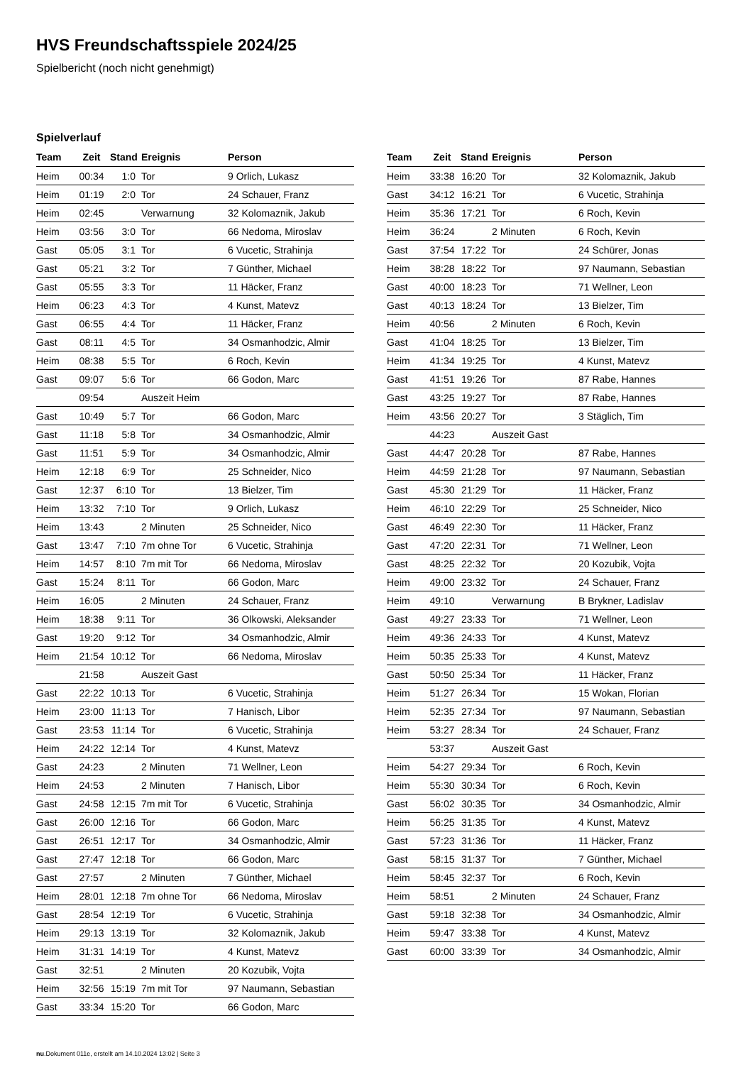HVS Freundschaftsspiele 2024/25
Spielbericht (noch nicht genehmigt)
Spielverlauf
| Team | Zeit | Stand | Ereignis | Person |
| --- | --- | --- | --- | --- |
| Heim | 00:34 | 1:0 | Tor | 9 Orlich, Lukasz |
| Heim | 01:19 | 2:0 | Tor | 24 Schauer, Franz |
| Heim | 02:45 | | Verwarnung | 32 Kolomaznik, Jakub |
| Heim | 03:56 | 3:0 | Tor | 66 Nedoma, Miroslav |
| Gast | 05:05 | 3:1 | Tor | 6 Vucetic, Strahinja |
| Gast | 05:21 | 3:2 | Tor | 7 Günther, Michael |
| Gast | 05:55 | 3:3 | Tor | 11 Häcker, Franz |
| Heim | 06:23 | 4:3 | Tor | 4 Kunst, Matevz |
| Gast | 06:55 | 4:4 | Tor | 11 Häcker, Franz |
| Gast | 08:11 | 4:5 | Tor | 34 Osmanhodzic, Almir |
| Heim | 08:38 | 5:5 | Tor | 6 Roch, Kevin |
| Gast | 09:07 | 5:6 | Tor | 66 Godon, Marc |
| | 09:54 | | Auszeit Heim | |
| Gast | 10:49 | 5:7 | Tor | 66 Godon, Marc |
| Gast | 11:18 | 5:8 | Tor | 34 Osmanhodzic, Almir |
| Gast | 11:51 | 5:9 | Tor | 34 Osmanhodzic, Almir |
| Heim | 12:18 | 6:9 | Tor | 25 Schneider, Nico |
| Gast | 12:37 | 6:10 | Tor | 13 Bielzer, Tim |
| Heim | 13:32 | 7:10 | Tor | 9 Orlich, Lukasz |
| Heim | 13:43 | | 2 Minuten | 25 Schneider, Nico |
| Gast | 13:47 | 7:10 | 7m ohne Tor | 6 Vucetic, Strahinja |
| Heim | 14:57 | 8:10 | 7m mit Tor | 66 Nedoma, Miroslav |
| Gast | 15:24 | 8:11 | Tor | 66 Godon, Marc |
| Heim | 16:05 | | 2 Minuten | 24 Schauer, Franz |
| Heim | 18:38 | 9:11 | Tor | 36 Olkowski, Aleksander |
| Gast | 19:20 | 9:12 | Tor | 34 Osmanhodzic, Almir |
| Heim | 21:54 | 10:12 | Tor | 66 Nedoma, Miroslav |
| | 21:58 | | Auszeit Gast | |
| Gast | 22:22 | 10:13 | Tor | 6 Vucetic, Strahinja |
| Heim | 23:00 | 11:13 | Tor | 7 Hanisch, Libor |
| Gast | 23:53 | 11:14 | Tor | 6 Vucetic, Strahinja |
| Heim | 24:22 | 12:14 | Tor | 4 Kunst, Matevz |
| Gast | 24:23 | | 2 Minuten | 71 Wellner, Leon |
| Heim | 24:53 | | 2 Minuten | 7 Hanisch, Libor |
| Gast | 24:58 | 12:15 | 7m mit Tor | 6 Vucetic, Strahinja |
| Gast | 26:00 | 12:16 | Tor | 66 Godon, Marc |
| Gast | 26:51 | 12:17 | Tor | 34 Osmanhodzic, Almir |
| Gast | 27:47 | 12:18 | Tor | 66 Godon, Marc |
| Gast | 27:57 | | 2 Minuten | 7 Günther, Michael |
| Heim | 28:01 | 12:18 | 7m ohne Tor | 66 Nedoma, Miroslav |
| Gast | 28:54 | 12:19 | Tor | 6 Vucetic, Strahinja |
| Heim | 29:13 | 13:19 | Tor | 32 Kolomaznik, Jakub |
| Heim | 31:31 | 14:19 | Tor | 4 Kunst, Matevz |
| Gast | 32:51 | | 2 Minuten | 20 Kozubik, Vojta |
| Heim | 32:56 | 15:19 | 7m mit Tor | 97 Naumann, Sebastian |
| Gast | 33:34 | 15:20 | Tor | 66 Godon, Marc |
| Team | Zeit | Stand | Ereignis | Person |
| --- | --- | --- | --- | --- |
| Heim | 33:38 | 16:20 | Tor | 32 Kolomaznik, Jakub |
| Gast | 34:12 | 16:21 | Tor | 6 Vucetic, Strahinja |
| Heim | 35:36 | 17:21 | Tor | 6 Roch, Kevin |
| Heim | 36:24 | | 2 Minuten | 6 Roch, Kevin |
| Gast | 37:54 | 17:22 | Tor | 24 Schürer, Jonas |
| Heim | 38:28 | 18:22 | Tor | 97 Naumann, Sebastian |
| Gast | 40:00 | 18:23 | Tor | 71 Wellner, Leon |
| Gast | 40:13 | 18:24 | Tor | 13 Bielzer, Tim |
| Heim | 40:56 | | 2 Minuten | 6 Roch, Kevin |
| Gast | 41:04 | 18:25 | Tor | 13 Bielzer, Tim |
| Heim | 41:34 | 19:25 | Tor | 4 Kunst, Matevz |
| Gast | 41:51 | 19:26 | Tor | 87 Rabe, Hannes |
| Gast | 43:25 | 19:27 | Tor | 87 Rabe, Hannes |
| Heim | 43:56 | 20:27 | Tor | 3 Stäglich, Tim |
| | 44:23 | | Auszeit Gast | |
| Gast | 44:47 | 20:28 | Tor | 87 Rabe, Hannes |
| Heim | 44:59 | 21:28 | Tor | 97 Naumann, Sebastian |
| Gast | 45:30 | 21:29 | Tor | 11 Häcker, Franz |
| Heim | 46:10 | 22:29 | Tor | 25 Schneider, Nico |
| Gast | 46:49 | 22:30 | Tor | 11 Häcker, Franz |
| Gast | 47:20 | 22:31 | Tor | 71 Wellner, Leon |
| Gast | 48:25 | 22:32 | Tor | 20 Kozubik, Vojta |
| Heim | 49:00 | 23:32 | Tor | 24 Schauer, Franz |
| Heim | 49:10 | | Verwarnung | B Brykner, Ladislav |
| Gast | 49:27 | 23:33 | Tor | 71 Wellner, Leon |
| Heim | 49:36 | 24:33 | Tor | 4 Kunst, Matevz |
| Heim | 50:35 | 25:33 | Tor | 4 Kunst, Matevz |
| Gast | 50:50 | 25:34 | Tor | 11 Häcker, Franz |
| Heim | 51:27 | 26:34 | Tor | 15 Wokan, Florian |
| Heim | 52:35 | 27:34 | Tor | 97 Naumann, Sebastian |
| Heim | 53:27 | 28:34 | Tor | 24 Schauer, Franz |
| | 53:37 | | Auszeit Gast | |
| Heim | 54:27 | 29:34 | Tor | 6 Roch, Kevin |
| Heim | 55:30 | 30:34 | Tor | 6 Roch, Kevin |
| Gast | 56:02 | 30:35 | Tor | 34 Osmanhodzic, Almir |
| Heim | 56:25 | 31:35 | Tor | 4 Kunst, Matevz |
| Gast | 57:23 | 31:36 | Tor | 11 Häcker, Franz |
| Gast | 58:15 | 31:37 | Tor | 7 Günther, Michael |
| Heim | 58:45 | 32:37 | Tor | 6 Roch, Kevin |
| Heim | 58:51 | | 2 Minuten | 24 Schauer, Franz |
| Gast | 59:18 | 32:38 | Tor | 34 Osmanhodzic, Almir |
| Heim | 59:47 | 33:38 | Tor | 4 Kunst, Matevz |
| Gast | 60:00 | 33:39 | Tor | 34 Osmanhodzic, Almir |
nu.Dokument 011e, erstellt am 14.10.2024 13:02 | Seite 3